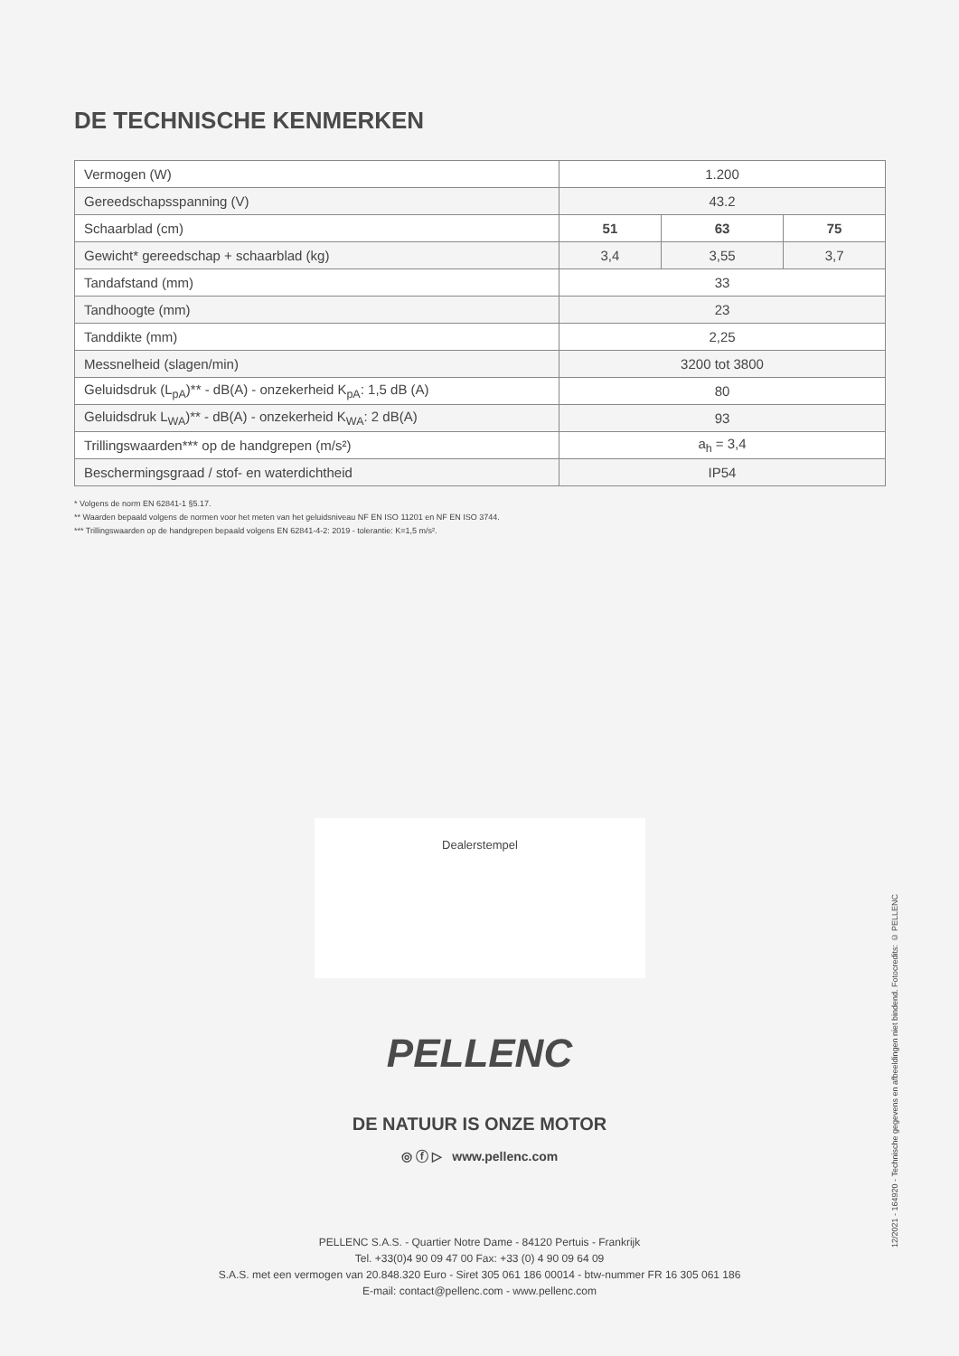DE TECHNISCHE KENMERKEN
| Vermogen (W) | 1.200 | | |
| Gereedschapsspanning (V) | 43.2 | | |
| Schaarblad (cm) | 51 | 63 | 75 |
| Gewicht* gereedschap + schaarblad (kg) | 3,4 | 3,55 | 3,7 |
| Tandafstand (mm) | 33 | | |
| Tandhoogte (mm) | 23 | | |
| Tanddikte (mm) | 2,25 | | |
| Messnelheid (slagen/min) | 3200 tot 3800 | | |
| Geluidsdruk (L<sub>pA</sub>)** - dB(A) - onzekerheid K<sub>pA</sub>: 1,5 dB (A) | 80 | | |
| Geluidsdruk L<sub>WA</sub>)** - dB(A) - onzekerheid K<sub>WA</sub>: 2 dB(A) | 93 | | |
| Trillingswaarden*** op de handgrepen (m/s²) | a<sub>h</sub> = 3,4 | | |
| Beschermingsgraad / stof- en waterdichtheid | IP54 | | |
* Volgens de norm EN 62841-1 §5.17.
** Waarden bepaald volgens de normen voor het meten van het geluidsniveau NF EN ISO 11201 en NF EN ISO 3744.
*** Trillingswaarden op de handgrepen bepaald volgens EN 62841-4-2: 2019 - tolerantie: K=1,5 m/s².
Dealerstempel
PELLENC
DE NATUUR IS ONZE MOTOR
◎ ⓕ ▷ www.pellenc.com
PELLENC S.A.S. - Quartier Notre Dame - 84120 Pertuis - Frankrijk
Tel. +33(0)4 90 09 47 00 Fax: +33 (0) 4 90 09 64 09
S.A.S. met een vermogen van 20.848.320 Euro - Siret 305 061 186 00014 - btw-nummer FR 16 305 061 186
E-mail: contact@pellenc.com - www.pellenc.com
12/2021 - 164920 - Technische gegevens en afbeeldingen niet bindend. Fotocredits: © PELLENC